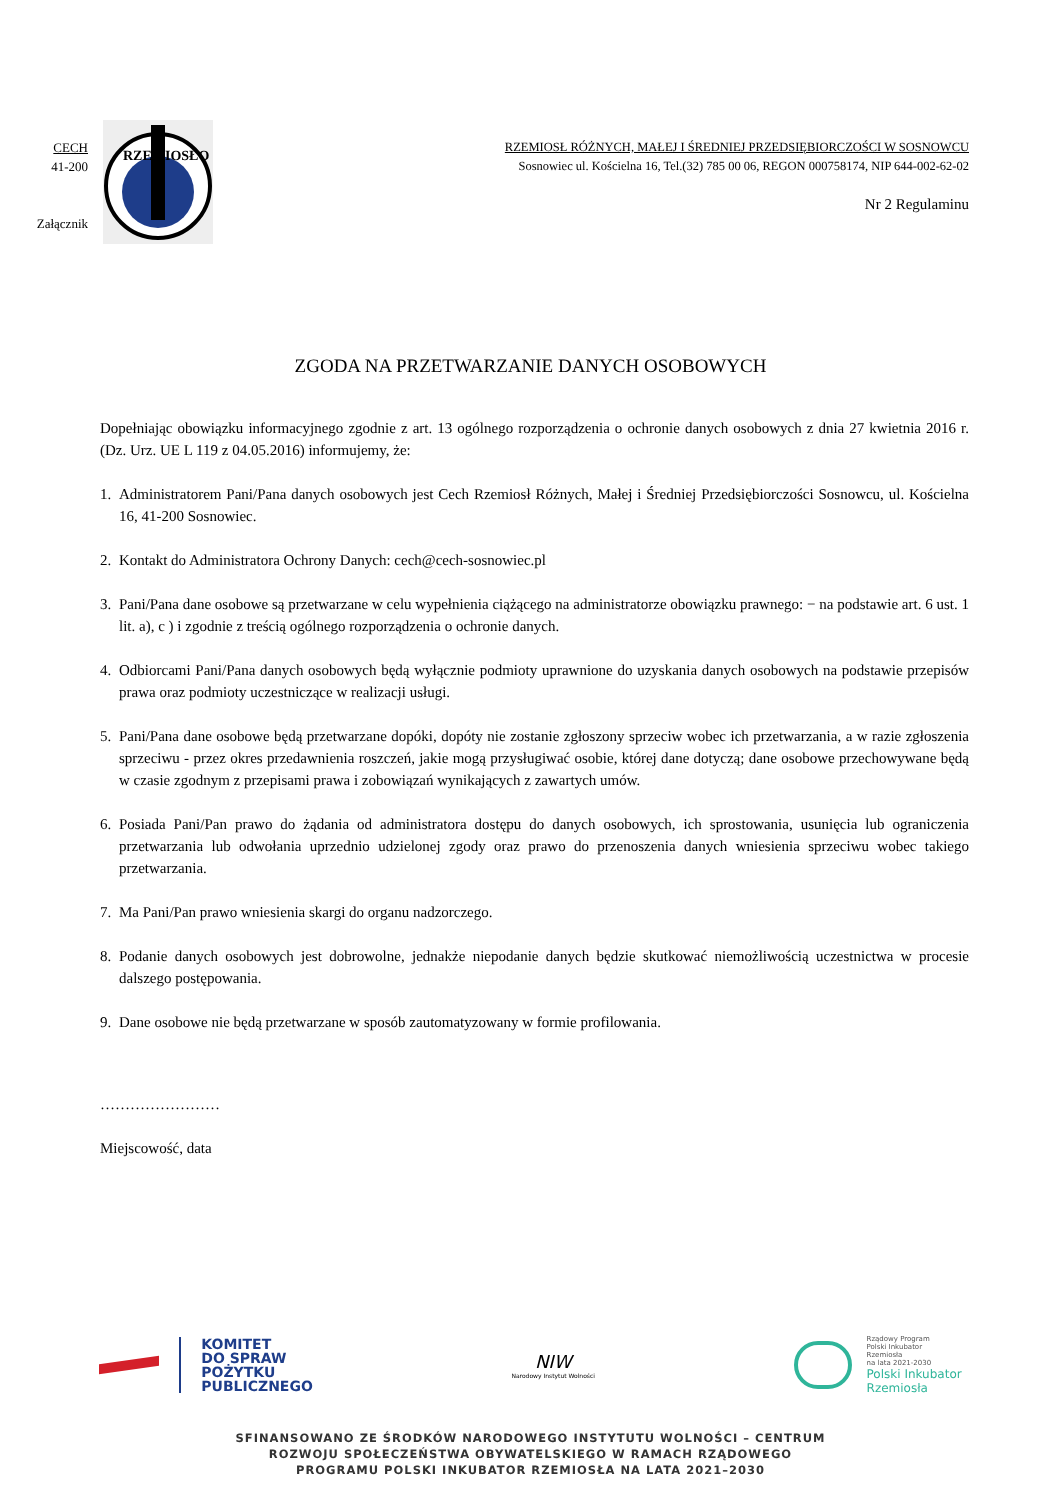CECH
41-200
Załącznik
RZEMIOSŁO
RZEMIOSŁ RÓŻNYCH, MAŁEJ I ŚREDNIEJ PRZEDSIĘBIORCZOŚCI W SOSNOWCU
Sosnowiec ul. Kościelna 16, Tel.(32) 785 00 06, REGON 000758174, NIP 644-002-62-02
Nr 2 Regulaminu
ZGODA NA PRZETWARZANIE DANYCH OSOBOWYCH
Dopełniając obowiązku informacyjnego zgodnie z art. 13 ogólnego rozporządzenia o ochronie danych osobowych z dnia 27 kwietnia 2016 r. (Dz. Urz. UE L 119 z 04.05.2016) informujemy, że:
1. Administratorem Pani/Pana danych osobowych jest Cech Rzemiosł Różnych, Małej i Średniej Przedsiębiorczości Sosnowcu, ul. Kościelna 16, 41-200 Sosnowiec.
2. Kontakt do Administratora Ochrony Danych: cech@cech-sosnowiec.pl
3. Pani/Pana dane osobowe są przetwarzane w celu wypełnienia ciążącego na administratorze obowiązku prawnego: − na podstawie art. 6 ust. 1 lit. a), c ) i zgodnie z treścią ogólnego rozporządzenia o ochronie danych.
4. Odbiorcami Pani/Pana danych osobowych będą wyłącznie podmioty uprawnione do uzyskania danych osobowych na podstawie przepisów prawa oraz podmioty uczestniczące w realizacji usługi.
5. Pani/Pana dane osobowe będą przetwarzane dopóki, dopóty nie zostanie zgłoszony sprzeciw wobec ich przetwarzania, a w razie zgłoszenia sprzeciwu - przez okres przedawnienia roszczeń, jakie mogą przysługiwać osobie, której dane dotyczą; dane osobowe przechowywane będą w czasie zgodnym z przepisami prawa i zobowiązań wynikających z zawartych umów.
6. Posiada Pani/Pan prawo do żądania od administratora dostępu do danych osobowych, ich sprostowania, usunięcia lub ograniczenia przetwarzania lub odwołania uprzednio udzielonej zgody oraz prawo do przenoszenia danych wniesienia sprzeciwu wobec takiego przetwarzania.
7. Ma Pani/Pan prawo wniesienia skargi do organu nadzorczego.
8. Podanie danych osobowych jest dobrowolne, jednakże niepodanie danych będzie skutkować niemożliwością uczestnictwa w procesie dalszego postępowania.
9. Dane osobowe nie będą przetwarzane w sposób zautomatyzowany w formie profilowania.
……………………
Miejscowość, data
KOMITET
DO SPRAW
POŻYTKU
PUBLICZNEGO
NIW
Narodowy Instytut Wolności
Rządowy Program
Polski Inkubator
Rzemiosła
na lata 2021-2030
Polski Inkubator
Rzemiosła
SFINANSOWANO ZE ŚRODKÓW NARODOWEGO INSTYTUTU WOLNOŚCI – CENTRUM
ROZWOJU SPOŁECZEŃSTWA OBYWATELSKIEGO W RAMACH RZĄDOWEGO
PROGRAMU POLSKI INKUBATOR RZEMIOSŁA NA LATA 2021–2030